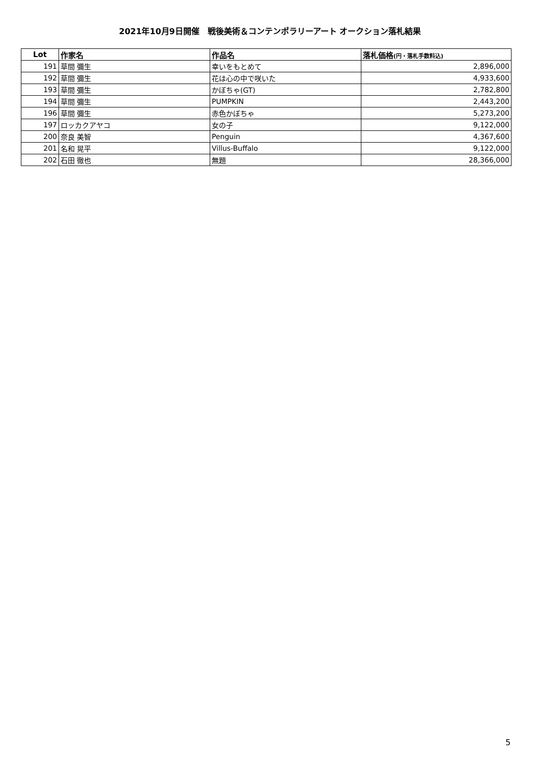2021年10月9日開催　戦後美術＆コンテンポラリーアート オークション落札結果
| Lot | 作家名 | 作品名 | 落札価格 (円・落札手数料込) |
| --- | --- | --- | --- |
| 191 | 草間 彌生 | 幸いをもとめて | 2,896,000 |
| 192 | 草間 彌生 | 花は心の中で咲いた | 4,933,600 |
| 193 | 草間 彌生 | かぼちゃ(GT) | 2,782,800 |
| 194 | 草間 彌生 | PUMPKIN | 2,443,200 |
| 196 | 草間 彌生 | 赤色かぼちゃ | 5,273,200 |
| 197 | ロッカクアヤコ | 女の子 | 9,122,000 |
| 200 | 奈良 美智 | Penguin | 4,367,600 |
| 201 | 名和 晃平 | Villus-Buffalo | 9,122,000 |
| 202 | 石田 徹也 | 無題 | 28,366,000 |
5